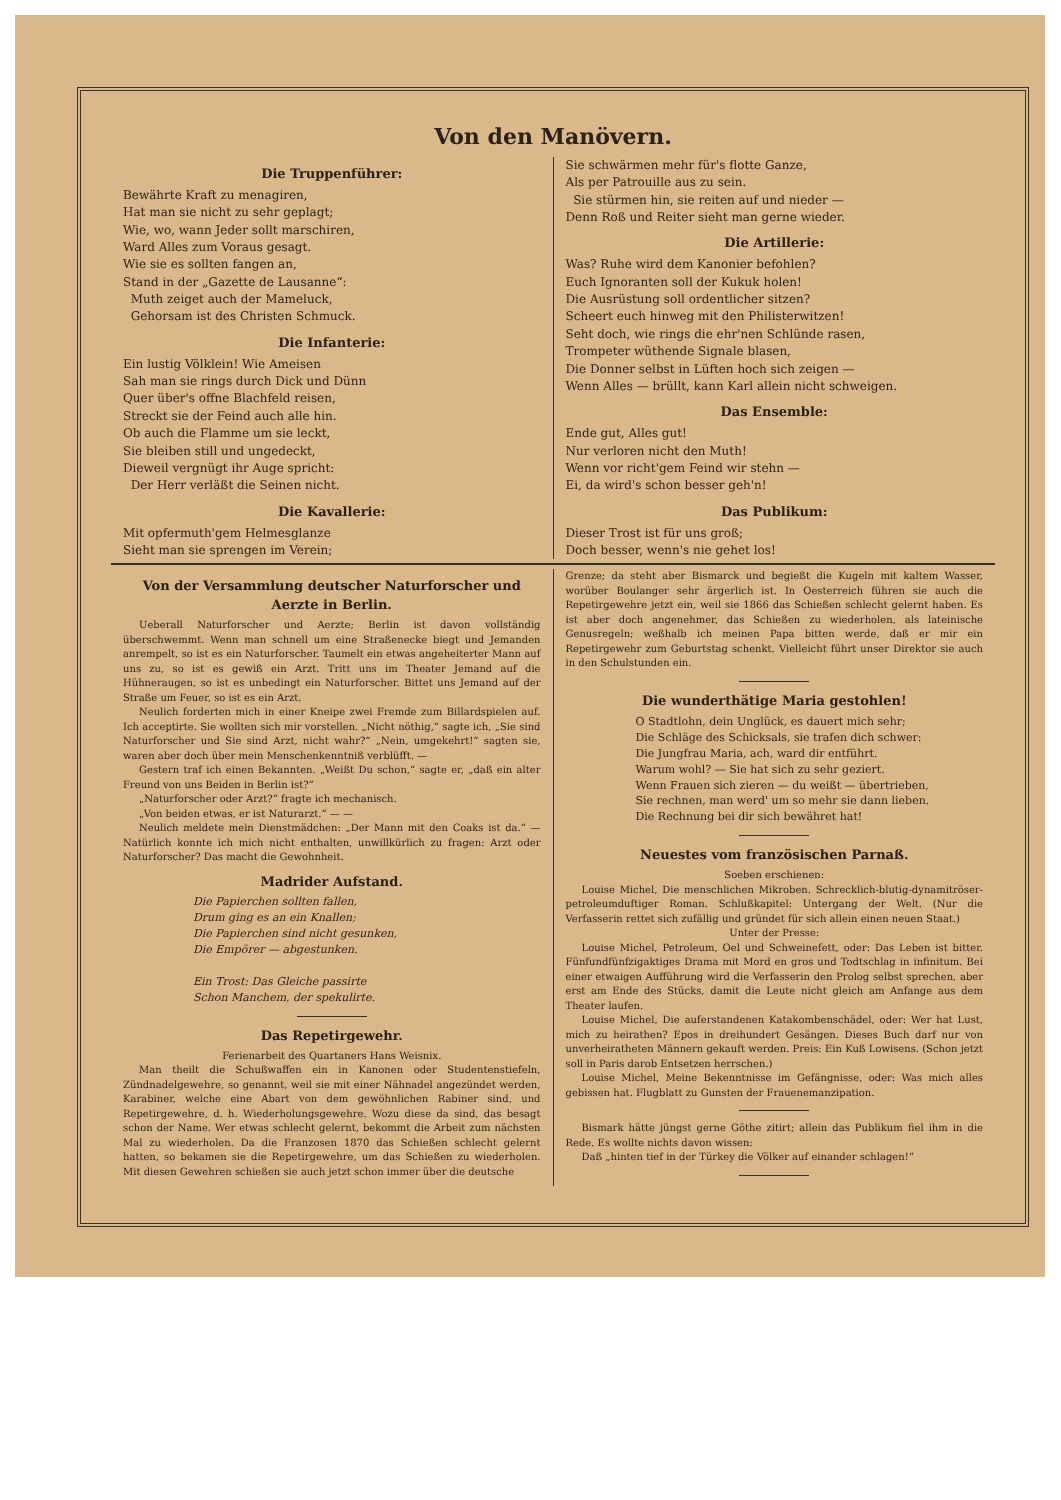Von den Manövern.
Die Truppenführer:
Bewährte Kraft zu menagiren,
Hat man sie nicht zu sehr geplagt;
Wie, wo, wann Jeder sollt marschiren,
Ward Alles zum Voraus gesagt.
Wie sie es sollten fangen an,
Stand in der „Gazette de Lausanne“:
Muth zeiget auch der Mameluck,
Gehorsam ist des Christen Schmuck.
Die Infanterie:
Ein lustig Völklein! Wie Ameisen
Sah man sie rings durch Dick und Dünn
Quer über's offne Blachfeld reisen,
Streckt sie der Feind auch alle hin.
Ob auch die Flamme um sie leckt,
Sie bleiben still und ungedeckt,
Dieweil vergnügt ihr Auge spricht:
Der Herr verläßt die Seinen nicht.
Die Kavallerie:
Mit opfermuth'gem Helmesglanze
Sieht man sie sprengen im Verein;
Sie schwärmen mehr für's flotte Ganze,
Als per Patrouille aus zu sein.
Sie stürmen hin, sie reiten auf und nieder —
Denn Roß und Reiter sieht man gerne wieder.
Die Artillerie:
Was? Ruhe wird dem Kanonier befohlen?
Euch Ignoranten soll der Kukuk holen!
Die Ausrüstung soll ordentlicher sitzen?
Scheert euch hinweg mit den Philisterwitzen!
Seht doch, wie rings die ehr'nen Schlünde rasen,
Trompeter wüthende Signale blasen,
Die Donner selbst in Lüften hoch sich zeigen —
Wenn Alles — brüllt, kann Karl allein nicht schweigen.
Das Ensemble:
Ende gut, Alles gut!
Nur verloren nicht den Muth!
Wenn vor richt'gem Feind wir stehn —
Ei, da wird's schon besser geh'n!
Das Publikum:
Dieser Trost ist für uns groß;
Doch besser, wenn's nie gehet los!
Von der Versammlung deutscher Naturforscher und Aerzte in Berlin.
Ueberall Naturforscher und Aerzte; Berlin ist davon vollständig überschwemmt. Wenn man schnell um eine Straßenecke biegt und Jemanden anrempelt, so ist es ein Naturforscher. Taumelt ein etwas angeheiterter Mann auf uns zu, so ist es gewiß ein Arzt. Tritt uns im Theater Jemand auf die Hühneraugen, so ist es unbedingt ein Naturforscher. Bittet uns Jemand auf der Straße um Feuer, so ist es ein Arzt.
Neulich forderten mich in einer Kneipe zwei Fremde zum Billardspielen auf. Ich acceptirte. Sie wollten sich mir vorstellen. „Nicht nöthig,“ sagte ich, „Sie sind Naturforscher und Sie sind Arzt, nicht wahr?“ „Nein, umgekehrt!“ sagten sie, waren aber doch über mein Menschenkenntniß verblüfft. —
Gestern traf ich einen Bekannten. „Weißt Du schon,“ sagte er, „daß ein alter Freund von uns Beiden in Berlin ist?“
„Naturforscher oder Arzt?“ fragte ich mechanisch.
„Von beiden etwas, er ist Naturarzt.“ — —
Neulich meldete mein Dienstmädchen: „Der Mann mit den Coaks ist da.“ — Natürlich konnte ich mich nicht enthalten, unwillkürlich zu fragen: Arzt oder Naturforscher? Das macht die Gewohnheit.
Madrider Aufstand.
Die Papierchen sollten fallen,
Drum ging es an ein Knallen;
Die Papierchen sind nicht gesunken,
Die Empörer — abgestunken.
Ein Trost: Das Gleiche passirte
Schon Manchem, der spekulirte.
Das Repetirgewehr.
Ferienarbeit des Quartaners Hans Weisnix.
Man theilt die Schußwaffen ein in Kanonen oder Studentenstiefeln, Zündnadelgewehre, so genannt, weil sie mit einer Nähnadel angezündet werden, Karabiner, welche eine Abart von dem gewöhnlichen Rabiner sind, und Repetirgewehre, d. h. Wiederholungsgewehre. Wozu diese da sind, das besagt schon der Name. Wer etwas schlecht gelernt, bekommt die Arbeit zum nächsten Mal zu wiederholen. Da die Franzosen 1870 das Schießen schlecht gelernt hatten, so bekamen sie die Repetirgewehre, um das Schießen zu wiederholen. Mit diesen Gewehren schießen sie auch jetzt schon immer über die deutsche
Grenze; da steht aber Bismarck und begießt die Kugeln mit kaltem Wasser, worüber Boulanger sehr ärgerlich ist. In Oesterreich führen sie auch die Repetirgewehre jetzt ein, weil sie 1866 das Schießen schlecht gelernt haben. Es ist aber doch angenehmer, das Schießen zu wiederholen, als lateinische Genusregeln; weßhalb ich meinen Papa bitten werde, daß er mir ein Repetirgewehr zum Geburtstag schenkt. Vielleicht führt unser Direktor sie auch in den Schulstunden ein.
Die wunderthätige Maria gestohlen!
O Stadtlohn, dein Unglück, es dauert mich sehr;
Die Schläge des Schicksals, sie trafen dich schwer:
Die Jungfrau Maria, ach, ward dir entführt.
Warum wohl? — Sie hat sich zu sehr geziert.
Wenn Frauen sich zieren — du weißt — übertrieben,
Sie rechnen, man werd' um so mehr sie dann lieben.
Die Rechnung bei dir sich bewähret hat!
Neuestes vom französischen Parnaß.
Soeben erschienen:
Louise Michel, Die menschlichen Mikroben. Schrecklich-blutig-dynamitröser-petroleumduftiger Roman. Schlußkapitel: Untergang der Welt. (Nur die Verfasserin rettet sich zufällig und gründet für sich allein einen neuen Staat.)
Unter der Presse:
Louise Michel, Petroleum, Oel und Schweinefett, oder: Das Leben ist bitter. Fünfundfünfzigaktiges Drama mit Mord en gros und Todtschlag in infinitum. Bei einer etwaigen Aufführung wird die Verfasserin den Prolog selbst sprechen, aber erst am Ende des Stücks, damit die Leute nicht gleich am Anfange aus dem Theater laufen.
Louise Michel, Die auferstandenen Katakombenschädel, oder: Wer hat Lust, mich zu heirathen? Epos in dreihundert Gesängen. Dieses Buch darf nur von unverheiratheten Männern gekauft werden. Preis: Ein Kuß Lowisens. (Schon jetzt soll in Paris darob Entsetzen herrschen.)
Louise Michel, Meine Bekenntnisse im Gefängnisse, oder: Was mich alles gebissen hat. Flugblatt zu Gunsten der Frauenemanzipation.
Bismark hätte jüngst gerne Göthe zitirt; allein das Publikum fiel ihm in die Rede. Es wollte nichts davon wissen:
Daß „hinten tief in der Türkey die Völker auf einander schlagen!“